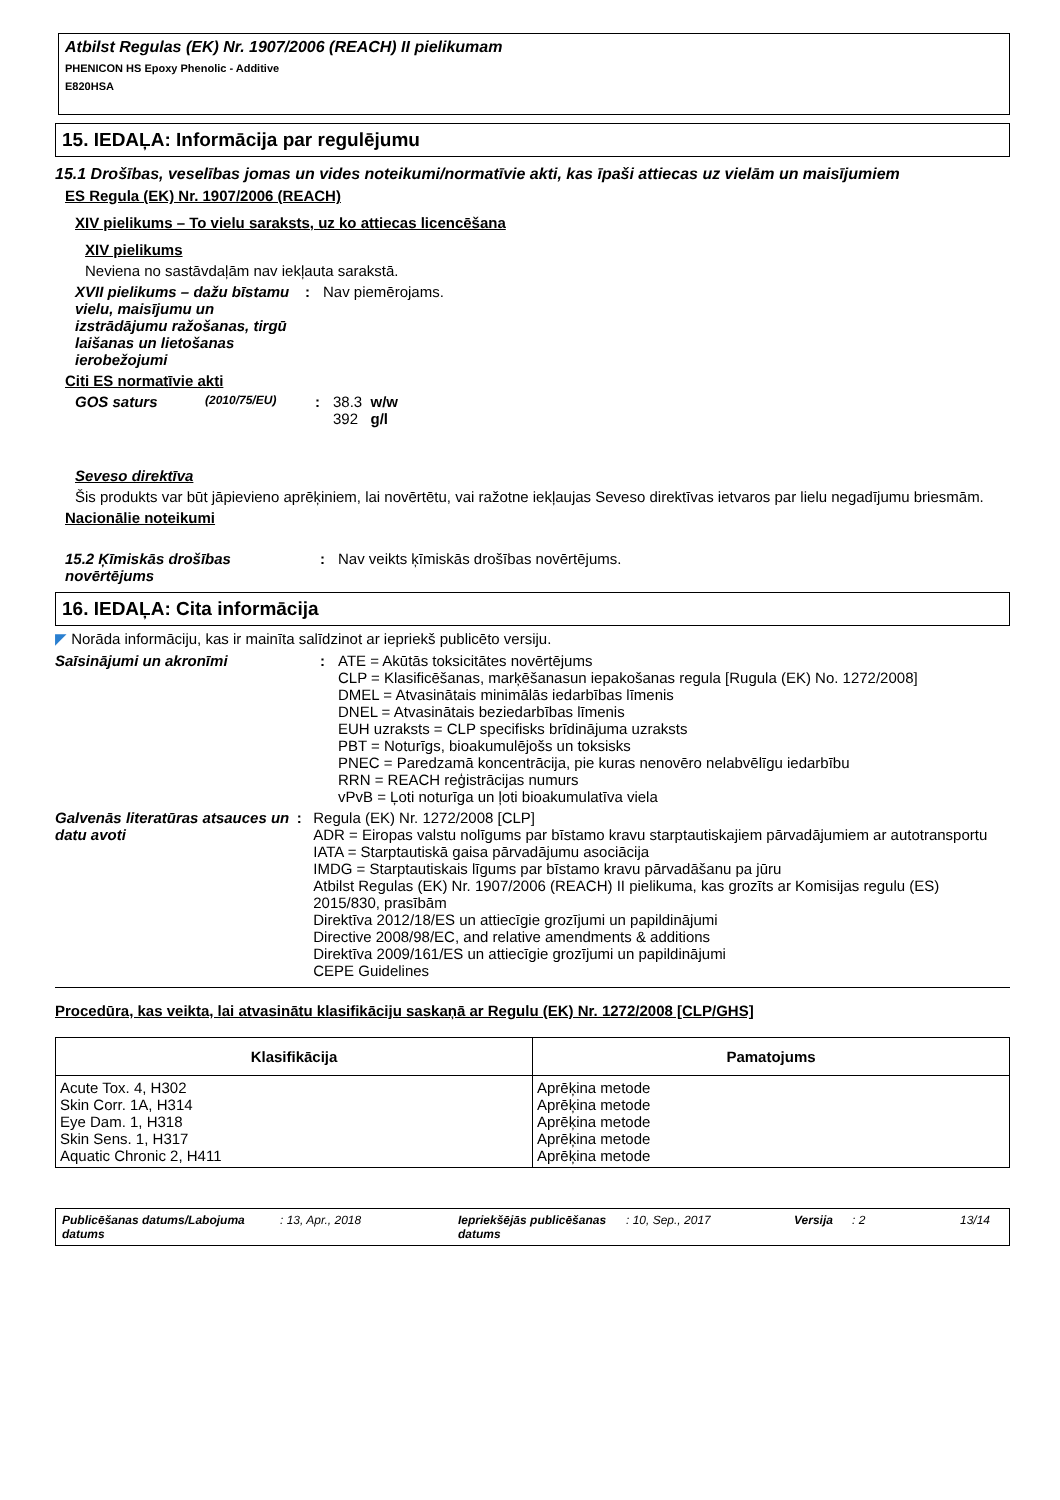Atbilst Regulas (EK) Nr. 1907/2006 (REACH) II pielikumam
PHENICON HS Epoxy Phenolic - Additive
E820HSA
15. IEDAĻA: Informācija par regulējumu
15.1 Drošības, veselības jomas un vides noteikumi/normatīvie akti, kas īpaši attiecas uz vielām un maisījumiem
ES Regula (EK) Nr. 1907/2006 (REACH)
XIV pielikums – To vielu saraksts, uz ko attiecas licencēšana
XIV pielikums
Neviena no sastāvdaļām nav iekļauta sarakstā.
XVII pielikums – dažu bīstamu vielu, maisījumu un izstrādājumu ražošanas, tirgū laišanas un lietošanas ierobežojumi
: Nav piemērojams.
Citi ES normatīvie akti
GOS saturs
(2010/75/EU)
: 38.3 w/w
392 g/l
Seveso direktīva
Šis produkts var būt jāpievieno aprēķiniem, lai novērtētu, vai ražotne iekļaujas Seveso direktīvas ietvaros par lielu negadījumu briesmām.
Nacionālie noteikumi
15.2 Ķīmiskās drošības novērtējums
: Nav veikts ķīmiskās drošības novērtējums.
16. IEDAĻA: Cita informācija
◤ Norāda informāciju, kas ir mainīta salīdzinot ar iepriekš publicēto versiju.
Saīsinājumi un akronīmi : ATE = Akūtās toksicitātes novērtējums
CLP = Klasificēšanas, marķēšanasun iepakošanas regula [Rugula (EK) No. 1272/2008]
DMEL = Atvasinātais minimālās iedarbības līmenis
DNEL = Atvasinātais beziedarbības līmenis
EUH uzraksts = CLP specifisks brīdinājuma uzraksts
PBT = Noturīgs, bioakumulējošs un toksisks
PNEC = Paredzamā koncentrācija, pie kuras nenovēro nelabvēlīgu iedarbību
RRN = REACH reģistrācijas numurs
vPvB = Ļoti noturīga un ļoti bioakumulatīva viela
Galvenās literatūras atsauces un datu avoti
: Regula (EK) Nr. 1272/2008 [CLP]
ADR = Eiropas valstu nolīgums par bīstamo kravu starptautiskajiem pārvadājumiem ar autotransportu
IATA = Starptautiskā gaisa pārvadājumu asociācija
IMDG = Starptautiskais līgums par bīstamo kravu pārvadāšanu pa jūru
Atbilst Regulas (EK) Nr. 1907/2006 (REACH) II pielikuma, kas grozīts ar Komisijas regulu (ES) 2015/830, prasībām
Direktīva 2012/18/ES un attiecīgie grozījumi un papildinājumi
Directive 2008/98/EC, and relative amendments & additions
Direktīva 2009/161/ES un attiecīgie grozījumi un papildinājumi
CEPE Guidelines
Procedūra, kas veikta, lai atvasinātu klasifikāciju saskaņā ar Regulu (EK) Nr. 1272/2008 [CLP/GHS]
| Klasifikācija | Pamatojums |
| --- | --- |
| Acute Tox. 4, H302 Skin Corr. 1A, H314 Eye Dam. 1, H318 Skin Sens. 1, H317 Aquatic Chronic 2, H411 | Aprēķina metode Aprēķina metode Aprēķina metode Aprēķina metode Aprēķina metode |
Publicēšanas datums/Labojuma datums
: 13, Apr., 2018 Iepriekšējās publicēšanas datums
: 10, Sep., 2017 Versija
: 2 13/14